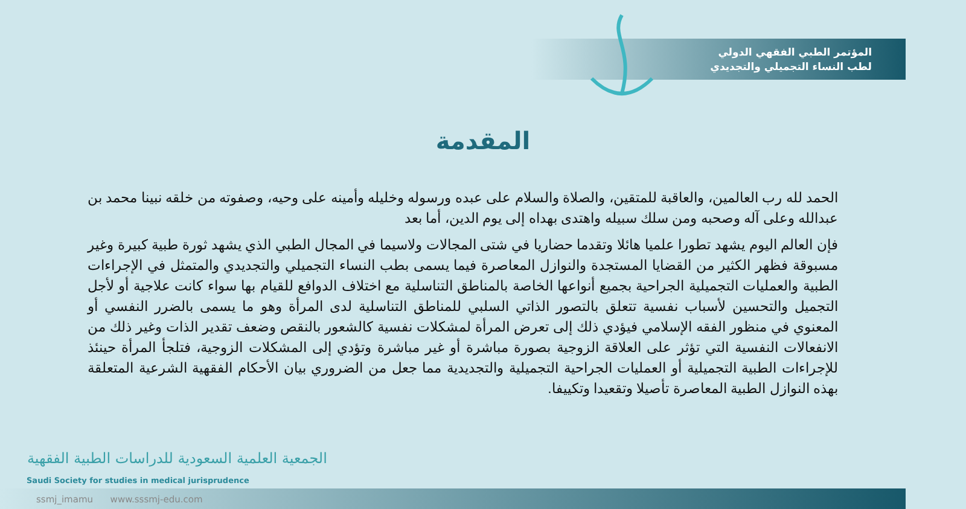المؤتمر الطبي الفقهي الدولي
لطب النساء التجميلي والتجديدي
المقدمة
الحمد لله رب العالمين، والعاقبة للمتقين، والصلاة والسلام على عبده ورسوله وخليله وأمينه على وحيه، وصفوته من خلقه نبينا محمد بن عبدالله وعلى آله وصحبه ومن سلك سبيله واهتدى بهداه إلى يوم الدين، أما بعد
فإن العالم اليوم يشهد تطورا علميا هائلا وتقدما حضاريا في شتى المجالات ولاسيما في المجال الطبي الذي يشهد ثورة طبية كبيرة وغير مسبوقة فظهر الكثير من القضايا المستجدة والنوازل المعاصرة فيما يسمى بطب النساء التجميلي والتجديدي والمتمثل في الإجراءات الطبية والعمليات التجميلية الجراحية بجميع أنواعها الخاصة بالمناطق التناسلية مع اختلاف الدوافع للقيام بها سواء كانت علاجية أو لأجل التجميل والتحسين لأسباب نفسية تتعلق بالتصور الذاتي السلبي للمناطق التناسلية لدى المرأة وهو ما يسمى بالضرر النفسي أو المعنوي في منظور الفقه الإسلامي فيؤدي ذلك إلى تعرض المرأة لمشكلات نفسية كالشعور بالنقص وضعف تقدير الذات وغير ذلك من الانفعالات النفسية التي تؤثر على العلاقة الزوجية بصورة مباشرة أو غير مباشرة وتؤدي إلى المشكلات الزوجية، فتلجأ المرأة حينئذ للإجراءات الطبية التجميلية أو العمليات الجراحية التجميلية والتجديدية مما جعل من الضروري بيان الأحكام الفقهية الشرعية المتعلقة بهذه النوازل الطبية المعاصرة تأصيلا وتقعيدا وتكييفا.
الجمعية العلمية السعودية للدراسات الطبية الفقهية
Saudi Society for studies in medical jurisprudence
ssmj_imamu www.sssmj-edu.com